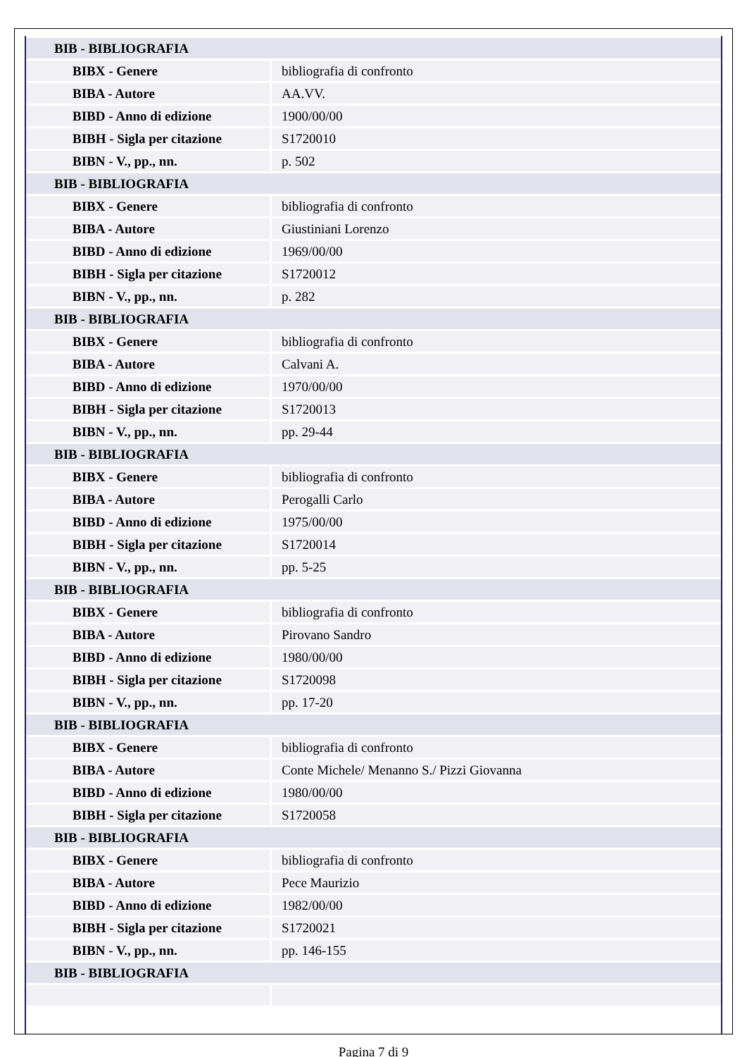| BIB - BIBLIOGRAFIA | |
| BIBX - Genere | bibliografia di confronto |
| BIBA - Autore | AA.VV. |
| BIBD - Anno di edizione | 1900/00/00 |
| BIBH - Sigla per citazione | S1720010 |
| BIBN - V., pp., nn. | p. 502 |
| BIB - BIBLIOGRAFIA | |
| BIBX - Genere | bibliografia di confronto |
| BIBA - Autore | Giustiniani Lorenzo |
| BIBD - Anno di edizione | 1969/00/00 |
| BIBH - Sigla per citazione | S1720012 |
| BIBN - V., pp., nn. | p. 282 |
| BIB - BIBLIOGRAFIA | |
| BIBX - Genere | bibliografia di confronto |
| BIBA - Autore | Calvani A. |
| BIBD - Anno di edizione | 1970/00/00 |
| BIBH - Sigla per citazione | S1720013 |
| BIBN - V., pp., nn. | pp. 29-44 |
| BIB - BIBLIOGRAFIA | |
| BIBX - Genere | bibliografia di confronto |
| BIBA - Autore | Perogalli Carlo |
| BIBD - Anno di edizione | 1975/00/00 |
| BIBH - Sigla per citazione | S1720014 |
| BIBN - V., pp., nn. | pp. 5-25 |
| BIB - BIBLIOGRAFIA | |
| BIBX - Genere | bibliografia di confronto |
| BIBA - Autore | Pirovano Sandro |
| BIBD - Anno di edizione | 1980/00/00 |
| BIBH - Sigla per citazione | S1720098 |
| BIBN - V., pp., nn. | pp. 17-20 |
| BIB - BIBLIOGRAFIA | |
| BIBX - Genere | bibliografia di confronto |
| BIBA - Autore | Conte Michele/ Menanno S./ Pizzi Giovanna |
| BIBD - Anno di edizione | 1980/00/00 |
| BIBH - Sigla per citazione | S1720058 |
| BIB - BIBLIOGRAFIA | |
| BIBX - Genere | bibliografia di confronto |
| BIBA - Autore | Pece Maurizio |
| BIBD - Anno di edizione | 1982/00/00 |
| BIBH - Sigla per citazione | S1720021 |
| BIBN - V., pp., nn. | pp. 146-155 |
| BIB - BIBLIOGRAFIA | |
Pagina 7 di 9